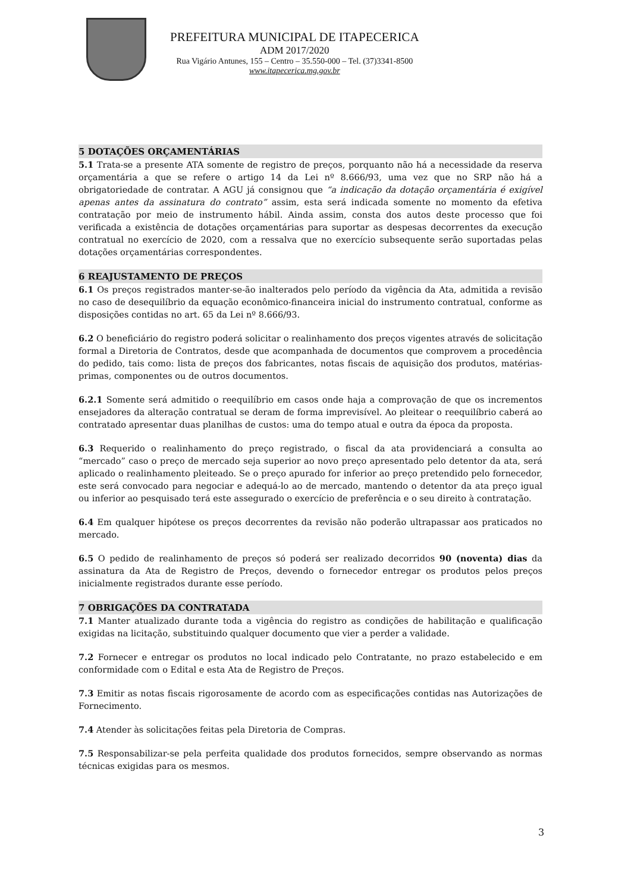PREFEITURA MUNICIPAL DE ITAPECERICA
ADM 2017/2020
Rua Vigário Antunes, 155 – Centro – 35.550-000 – Tel. (37)3341-8500
www.itapecerica.mg.gov.br
5 DOTAÇÕES ORÇAMENTÁRIAS
5.1 Trata-se a presente ATA somente de registro de preços, porquanto não há a necessidade da reserva orçamentária a que se refere o artigo 14 da Lei nº 8.666/93, uma vez que no SRP não há a obrigatoriedade de contratar. A AGU já consignou que “a indicação da dotação orçamentária é exigível apenas antes da assinatura do contrato” assim, esta será indicada somente no momento da efetiva contratação por meio de instrumento hábil. Ainda assim, consta dos autos deste processo que foi verificada a existência de dotações orçamentárias para suportar as despesas decorrentes da execução contratual no exercício de 2020, com a ressalva que no exercício subsequente serão suportadas pelas dotações orçamentárias correspondentes.
6 REAJUSTAMENTO DE PREÇOS
6.1 Os preços registrados manter-se-ão inalterados pelo período da vigência da Ata, admitida a revisão no caso de desequilíbrio da equação econômico-financeira inicial do instrumento contratual, conforme as disposições contidas no art. 65 da Lei nº 8.666/93.
6.2 O beneficiário do registro poderá solicitar o realinhamento dos preços vigentes através de solicitação formal a Diretoria de Contratos, desde que acompanhada de documentos que comprovem a procedência do pedido, tais como: lista de preços dos fabricantes, notas fiscais de aquisição dos produtos, matérias-primas, componentes ou de outros documentos.
6.2.1 Somente será admitido o reequilíbrio em casos onde haja a comprovação de que os incrementos ensejadores da alteração contratual se deram de forma imprevisível. Ao pleitear o reequilíbrio caberá ao contratado apresentar duas planilhas de custos: uma do tempo atual e outra da época da proposta.
6.3 Requerido o realinhamento do preço registrado, o fiscal da ata providenciará a consulta ao “mercado” caso o preço de mercado seja superior ao novo preço apresentado pelo detentor da ata, será aplicado o realinhamento pleiteado. Se o preço apurado for inferior ao preço pretendido pelo fornecedor, este será convocado para negociar e adequá-lo ao de mercado, mantendo o detentor da ata preço igual ou inferior ao pesquisado terá este assegurado o exercício de preferência e o seu direito à contratação.
6.4 Em qualquer hipótese os preços decorrentes da revisão não poderão ultrapassar aos praticados no mercado.
6.5 O pedido de realinhamento de preços só poderá ser realizado decorridos 90 (noventa) dias da assinatura da Ata de Registro de Preços, devendo o fornecedor entregar os produtos pelos preços inicialmente registrados durante esse período.
7 OBRIGAÇÕES DA CONTRATADA
7.1 Manter atualizado durante toda a vigência do registro as condições de habilitação e qualificação exigidas na licitação, substituindo qualquer documento que vier a perder a validade.
7.2 Fornecer e entregar os produtos no local indicado pelo Contratante, no prazo estabelecido e em conformidade com o Edital e esta Ata de Registro de Preços.
7.3 Emitir as notas fiscais rigorosamente de acordo com as especificações contidas nas Autorizações de Fornecimento.
7.4 Atender às solicitações feitas pela Diretoria de Compras.
7.5 Responsabilizar-se pela perfeita qualidade dos produtos fornecidos, sempre observando as normas técnicas exigidas para os mesmos.
3